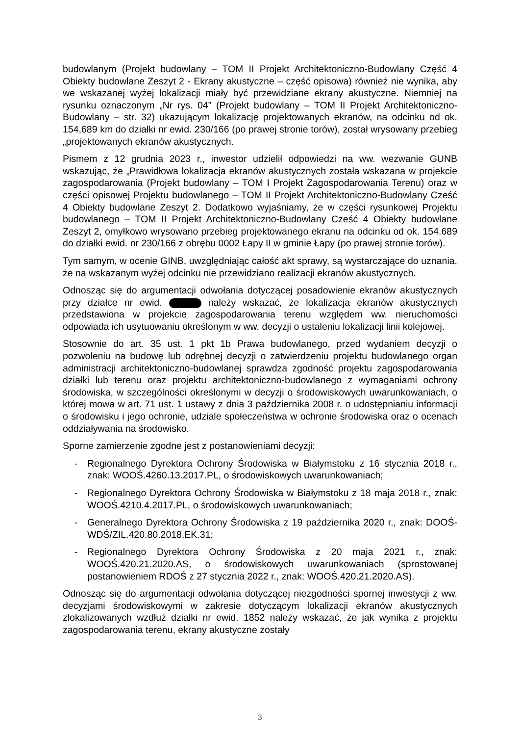budowlanym (Projekt budowlany – TOM II Projekt Architektoniczno-Budowlany Część 4 Obiekty budowlane Zeszyt 2 - Ekrany akustyczne – część opisowa) również nie wynika, aby we wskazanej wyżej lokalizacji miały być przewidziane ekrany akustyczne. Niemniej na rysunku oznaczonym „Nr rys. 04” (Projekt budowlany – TOM II Projekt Architektoniczno-Budowlany – str. 32) ukazującym lokalizację projektowanych ekranów, na odcinku od ok. 154,689 km do działki nr ewid. 230/166 (po prawej stronie torów), został wrysowany przebieg „projektowanych ekranów akustycznych.
Pismem z 12 grudnia 2023 r., inwestor udzielił odpowiedzi na ww. wezwanie GUNB wskazując, że „Prawidłowa lokalizacja ekranów akustycznych została wskazana w projekcie zagospodarowania (Projekt budowlany – TOM I Projekt Zagospodarowania Terenu) oraz w części opisowej Projektu budowlanego – TOM II Projekt Architektoniczno-Budowlany Cześć 4 Obiekty budowlane Zeszyt 2. Dodatkowo wyjaśniamy, że w części rysunkowej Projektu budowlanego – TOM II Projekt Architektoniczno-Budowlany Cześć 4 Obiekty budowlane Zeszyt 2, omyłkowo wrysowano przebieg projektowanego ekranu na odcinku od ok. 154.689 do działki ewid. nr 230/166 z obrębu 0002 Łapy II w gminie Łapy (po prawej stronie torów).
Tym samym, w ocenie GINB, uwzględniając całość akt sprawy, są wystarczające do uznania, że na wskazanym wyżej odcinku nie przewidziano realizacji ekranów akustycznych.
Odnosząc się do argumentacji odwołania dotyczącej posadowienie ekranów akustycznych przy działce nr ewid. należy wskazać, że lokalizacja ekranów akustycznych przedstawiona w projekcie zagospodarowania terenu względem ww. nieruchomości odpowiada ich usytuowaniu określonym w ww. decyzji o ustaleniu lokalizacji linii kolejowej.
Stosownie do art. 35 ust. 1 pkt 1b Prawa budowlanego, przed wydaniem decyzji o pozwoleniu na budowę lub odrębnej decyzji o zatwierdzeniu projektu budowlanego organ administracji architektoniczno-budowlanej sprawdza zgodność projektu zagospodarowania działki lub terenu oraz projektu architektoniczno-budowlanego z wymaganiami ochrony środowiska, w szczególności określonymi w decyzji o środowiskowych uwarunkowaniach, o której mowa w art. 71 ust. 1 ustawy z dnia 3 października 2008 r. o udostępnianiu informacji o środowisku i jego ochronie, udziale społeczeństwa w ochronie środowiska oraz o ocenach oddziaływania na środowisko.
Sporne zamierzenie zgodne jest z postanowieniami decyzji:
- Regionalnego Dyrektora Ochrony Środowiska w Białymstoku z 16 stycznia 2018 r., znak: WOOŚ.4260.13.2017.PL, o środowiskowych uwarunkowaniach;
- Regionalnego Dyrektora Ochrony Środowiska w Białymstoku z 18 maja 2018 r., znak: WOOŚ.4210.4.2017.PL, o środowiskowych uwarunkowaniach;
- Generalnego Dyrektora Ochrony Środowiska z 19 października 2020 r., znak: DOOŚ-WDŚ/ZIL.420.80.2018.EK.31;
- Regionalnego Dyrektora Ochrony Środowiska z 20 maja 2021 r., znak: WOOŚ.420.21.2020.AS, o środowiskowych uwarunkowaniach (sprostowanej postanowieniem RDOŚ z 27 stycznia 2022 r., znak: WOOŚ.420.21.2020.AS).
Odnosząc się do argumentacji odwołania dotyczącej niezgodności spornej inwestycji z ww. decyzjami środowiskowymi w zakresie dotyczącym lokalizacji ekranów akustycznych zlokalizowanych wzdłuż działki nr ewid. 1852 należy wskazać, że jak wynika z projektu zagospodarowania terenu, ekrany akustyczne zostały
3